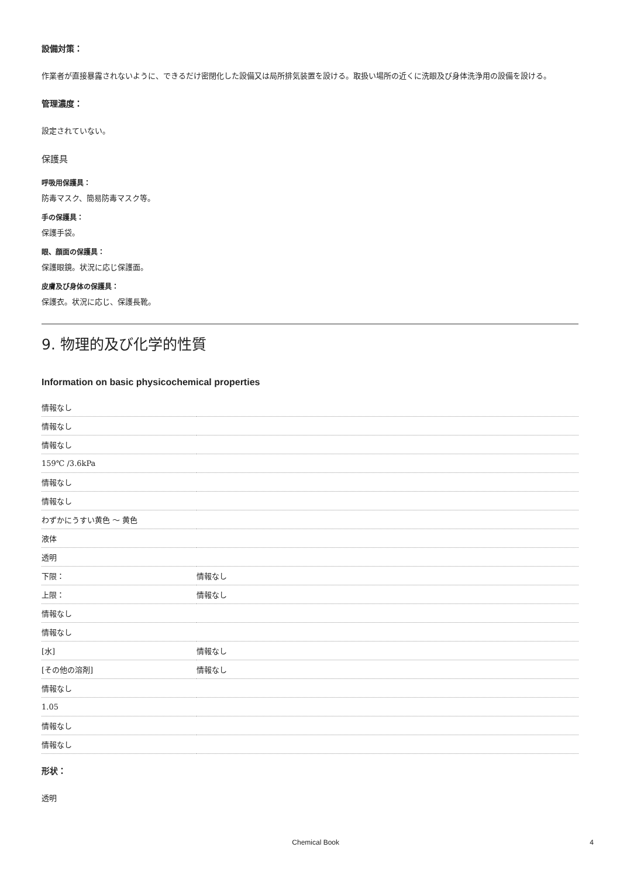設備対策：
作業者が直接暴露されないように、できるだけ密閉化した設備又は局所排気装置を設ける。取扱い場所の近くに洗眼及び身体洗浄用の設備を設ける。
管理濃度：
設定されていない。
保護具
呼吸用保護具：
防毒マスク、簡易防毒マスク等。
手の保護具：
保護手袋。
眼、顔面の保護具：
保護眼鏡。状況に応じ保護面。
皮膚及び身体の保護具：
保護衣。状況に応じ、保護長靴。
9. 物理的及び化学的性質
Information on basic physicochemical properties
| 情報なし | |
| 情報なし | |
| 情報なし | |
| 159℃ /3.6kPa | |
| 情報なし | |
| 情報なし | |
| わずかにうすい黄色 ～ 黄色 | |
| 液体 | |
| 透明 | |
| 下限： | 情報なし |
| 上限： | 情報なし |
| 情報なし | |
| 情報なし | |
| [水] | 情報なし |
| [その他の溶剤] | 情報なし |
| 情報なし | |
| 1.05 | |
| 情報なし | |
| 情報なし | |
形状：
透明
Chemical Book 4